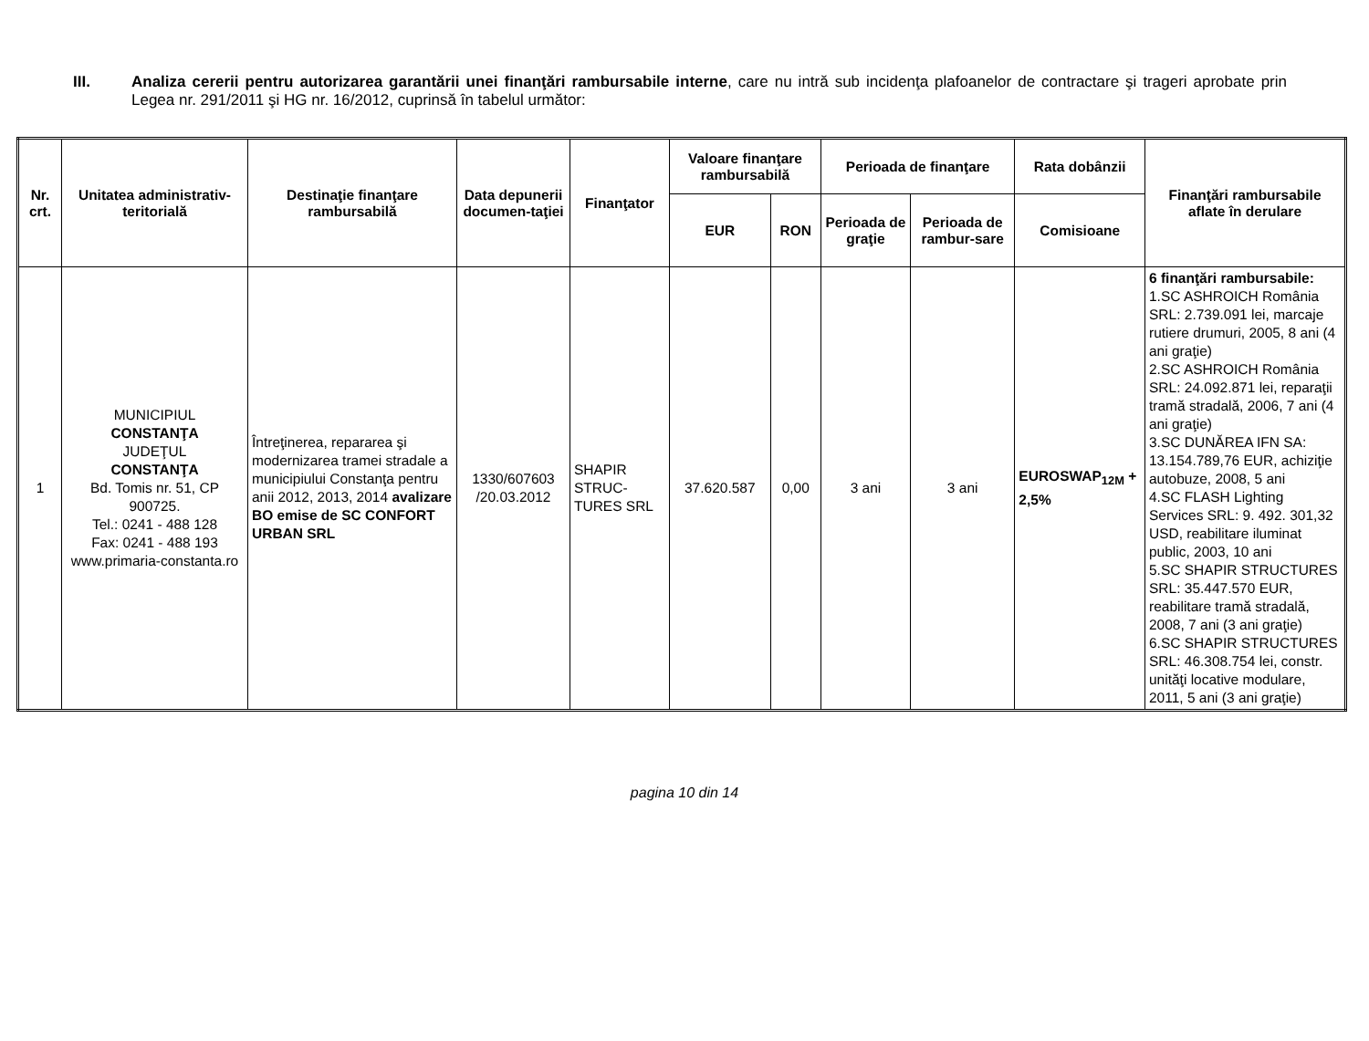III.
Analiza cererii pentru autorizarea garantării unei finanţări rambursabile interne, care nu intră sub incidenţa plafoanelor de contractare şi trageri aprobate prin Legea nr. 291/2011 şi HG nr. 16/2012, cuprinsă în tabelul următor:
| Nr. crt. | Unitatea administrativ-teritorială | Destinaţie finanţare rambursabilă | Data depunerii documen-taţiei | Finanţator | Valoare finanţare rambursabilă | | Perioada de finanţare | | Rata dobânzii | Finanţări rambursabile aflate în derulare |
| --- | --- | --- | --- | --- | --- | --- | --- | --- | --- | --- |
| | | | | | EUR | RON | Perioada de graţie | Perioada de rambur-sare | Comisioane | |
| 1 | MUNICIPIUL CONSTANŢA JUDEŢUL CONSTANŢA Bd. Tomis nr. 51, CP 900725. Tel.: 0241 - 488 128 Fax: 0241 - 488 193 www.primaria-constanta.ro | Întreţinerea, repararea şi modernizarea tramei stradale a municipiului Constanţa pentru anii 2012, 2013, 2014 avalizare BO emise de SC CONFORT URBAN SRL | 1330/607603 /20.03.2012 | SHAPIR STRUC-TURES SRL | 37.620.587 | 0,00 | 3 ani | 3 ani | EUROSWAP<sub>12M</sub> + 2,5% | 6 finanţări rambursabile: 1.SC ASHROICH România SRL: 2.739.091 lei, marcaje rutiere drumuri, 2005, 8 ani (4 ani graţie) 2.SC ASHROICH România SRL: 24.092.871 lei, reparaţii tramă stradală, 2006, 7 ani (4 ani graţie) 3.SC DUNĂREA IFN SA: 13.154.789,76 EUR, achiziţie autobuze, 2008, 5 ani 4.SC FLASH Lighting Services SRL: 9. 492. 301,32 USD, reabilitare iluminat public, 2003, 10 ani 5.SC SHAPIR STRUCTURES SRL: 35.447.570 EUR, reabilitare tramă stradală, 2008, 7 ani (3 ani graţie) 6.SC SHAPIR STRUCTURES SRL: 46.308.754 lei, constr. unităţi locative modulare, 2011, 5 ani (3 ani graţie) |
pagina 10 din 14